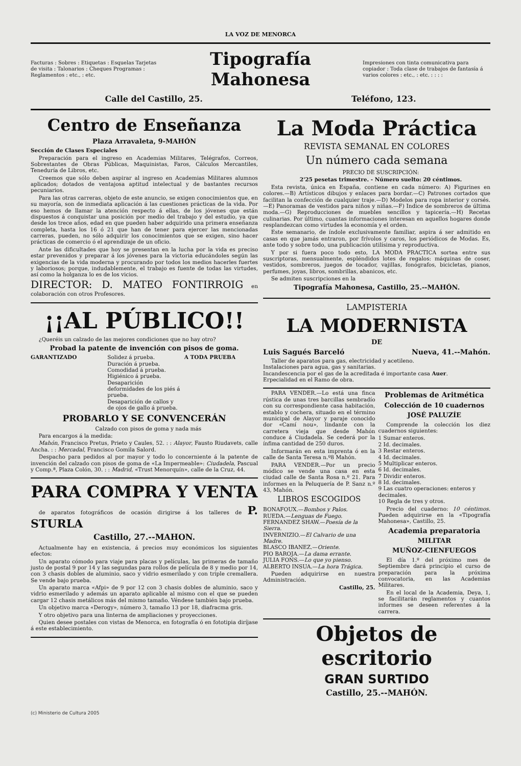LA VOZ DE MENORCA
Facturas : Sobres : Etiquetas : Esquelas Tarjetas de visita : Talonarios : Cheques Programas : Reglamentos : etc., : etc.
Tipografía Mahonesa
Impresiones con tinta comunicativa para copiador : Toda clase de trabajos de fantasía á varios colores : etc., : etc. : : : :
Calle del Castillo, 25. Teléfono, 123.
Centro de Enseñanza
Plaza Arravaleta, 9-MAHÓN
Sección de Clases Especiales
Preparación para el ingreso en Academias Militares, Telégrafos, Correos, Sobrestantes de Obras Públicas, Maquinistas, Faros, Cálculos Mercantiles, Teneduría de Libros, etc.
Creemos que sólo deben aspirar al ingreso en Academias Militares alumnos aplicados; dotados de ventajosa aptitud intelectual y de bastantes recursos pecuniarios.
Para las otras carreras, objeto de este anuncio, se exigen conocimientos que, en su mayoría, son de inmediata aplicación á las cuestiones prácticas de la vida. Por eso hemos de llamar la atención respecto á ellas, de los jóvenes que están dispuestos á conquistar una posición por medio del trabajo y del estudio, ya que desde los trece años, edad en que pueden haber adquirido una primera enseñanza completa, hasta los 16 ó 21 que han de tener para ejercer las mencionadas carreras, pueden, no sólo adquirir los conocimientos que se exigen, sino hacer prácticas de comercio ó el aprendizaje de un oficio.
Ante las dificultades que hoy se presentan en la lucha por la vida es preciso estar prevenidos y preparar á los jóvenes para la victoria educándoles según las exigencias de la vida moderna y procurando por todos los medios hacerles fuertes y laboriosos; porque, indudablemente, el trabajo es fuente de todas las virtudes, así como la holganza lo es de los vicios.
DIRECTOR: D. MATEO FONTIRROIG en colaboración con otros Profesores.
¡¡AL PÚBLICO!!
¿Queréis un calzado de las mejores condiciones que no hay otro?
Probad la patente de invención con pisos de goma.
GARANTIZADO Solidez á prueba.
Duración á prueba.
Comodidad á prueba.
Higiénico á prueba.
Desaparición deformidades de los piés á prueba.
Desaparición de callos y de ojos de gallo á prueba.
A TODA PRUEBA
PROBARLO Y SE CONVENCERÁN
Calzado con pisos de goma y nada más
Para encargos á la medida:
Mahón, Francisco Pretus, Prieto y Caules, 52. : : Alayor, Fausto Riudavets, calle Ancha. : : Mercadal, Francisco Gomila Salord.
Despacho para pedidos al por mayor y todo lo concerniente á la patente de invención del calzado con pisos de goma de «La Impermeable»: Ciudadela, Pascual y Comp.ª, Plaza Colón, 30. : : Madrid, «Trust Menorquín», calle de la Cruz, 44.
PARA COMPRA Y VENTA
de aparatos fotográficos de ocasión dirigirse á los talleres de P. STURLA
Castillo, 27.--MAHON.
Actualmente hay en existencia, á precios muy económicos los siguientes efectos:
Un aparato cómodo para viaje para placas y películas, las primeras de tamaño justo de postal 9 por 14 y las segundas para rollos de película de 8 y medio por 14, con 3 chasis dobles de aluminio, saco y vidrio esmerilado y con triple cremallera. Se vende bajo prueba.
Un aparato marca «Afpi» de 9 por 12 con 3 chasis dobles de aluminio, saco y vidrio esmerilado y además un aparato aplicable al mismo con el que se pueden cargar 12 chasis metálicos más del mismo tamaño. Véndese también bajo prueba.
Un objetivo marca «Derogy», número 3, tamaño 13 por 18, diafracma gris.
Y otro objetivo para una linterna de ampliaciones y proyecciones.
Quien desee postales con vistas de Menorca, en fotografía ó en fototipia diríjase á este establecimiento.
La Moda Práctica
REVISTA SEMANAL EN COLORES
Un número cada semana
PRECIO DE SUSCRIPCIÓN:
2'25 pesetas trimestre. - Número suelto: 20 céntimos.
Esta revista, única en España, contiene en cada número: A) Figurines en colores.—B) Artísticos dibujos y enlaces para bordar.—C) Patrones cortados que facilitan la confección de cualquier traje.—D) Modelos para ropa interior y corsés.—E) Panoramas de vestidos para niños y niñas.—F) Indice de sombreros de última moda.—G) Reproducciones de muebles sencillos y tapicería.—H) Recetas culinarias. Por último, cuantas informaciones interesan en aquellos hogares donde resplandezcan como virtudes la economía y el orden.
Este semanario, de índole exclusivamente familiar, aspira á ser admitido en casas en que jamás entraron, por frívolos y caros, los periódicos de Modas. Es, ante todo y sobre todo, una publicación utilísima y reproductiva.
Y por si fuera poco todo esto, LA MODA PRACTICA sortea entre sus suscriptoras, mensualmente, espléndidos lotes de regalos: máquinas de coser, vestidos, sombreros, juegos de tocador, vajillas, fonógrafos, bicicletas, pianos, perfumes, joyas, libros, sombrillas, abanicos, etc.
Se admiten suscripciones en la
Tipografía Mahonesa, Castillo, 25.--MAHÓN.
LAMPISTERIA
LA MODERNISTA
DE
Luis Sagués Barceló Nueva, 41.--Mahón.
Taller de aparatos para gas, electricidad y acetileno.
Instalaciones para agua, gas y sanitarias.
Incandescencia por el gas de la acreditada é importante casa Auer.
Erpecialidad en el Ramo de obra.
PARA VENDER.—Lo está una finca rústica de unas tres barcillas sembradío con su correspondiente casa habitación, establo y cochera, situado en el término municipal de Alayor y paraje conocido dor «Camí nou», lindante con la carretera vieja que desde Mahón conduce á Ciudadela. Se cederá por la ínfima cantidad de 250 duros.
Informarán en esta imprenta ó en la calle de Santa Teresa n.º8 Mahón.
PARA VENDER.—Por un precio módico se vende una casa en esta ciudad calle de Santa Rosa n.º 21. Para informes en la Peluquería de P. Sanz n.º 43, Mahón.
LIBROS ESCOGIDOS
BONAFOUX.—Bombos y Palos.
RUEDA.—Lenguas de Fuego.
FERNANDEZ SHAW.—Poesía de la Sierra.
INVERNIZIO.—El Calvario de una Madre.
BLASCO IBANEZ.—Oriente.
PIO BAROJA.—La dama errante.
JULIA FONS.—Lo que yo pienso.
ALBERTO INSUA.—La hora Trágica.
Pueden adquirirse en nuestra Administración.
Castillo, 25.
Problemas de Aritmética
Colección de 10 cuadernos
JOSÉ PALUZÍE
Comprende la colección los diez cuadernos siguientes:
1 Sumar enteros.
2 Id. decimales.
3 Restar enteros.
4 Id. decimales.
5 Multiplicar enteros.
6 Id. decimales.
7 Dividir enteros.
8 Id. decimales.
9 Las cuatro operaciones: enteros y decimales.
10 Regla de tres y otros.
Precio del cuaderno: 10 céntimos. Pueden adquirirse en la «Tipografía Mahonesa», Castillo, 25.
Academia preparatoria
MILITAR
MUÑOZ-CIENFUEGOS
El día 1.º del próximo mes de Septiembre dará principio el curso de preparación para la próxima convocatoria, en las Academias Militares.
En el local de la Academia, Deya, 1, se facilitarán reglamentos y cuantos informes se deseen referentes á la carrera.
Objetos de escritorio
GRAN SURTIDO
Castillo, 25.--MAHÓN.
(c) Ministerio de Cultura 2005